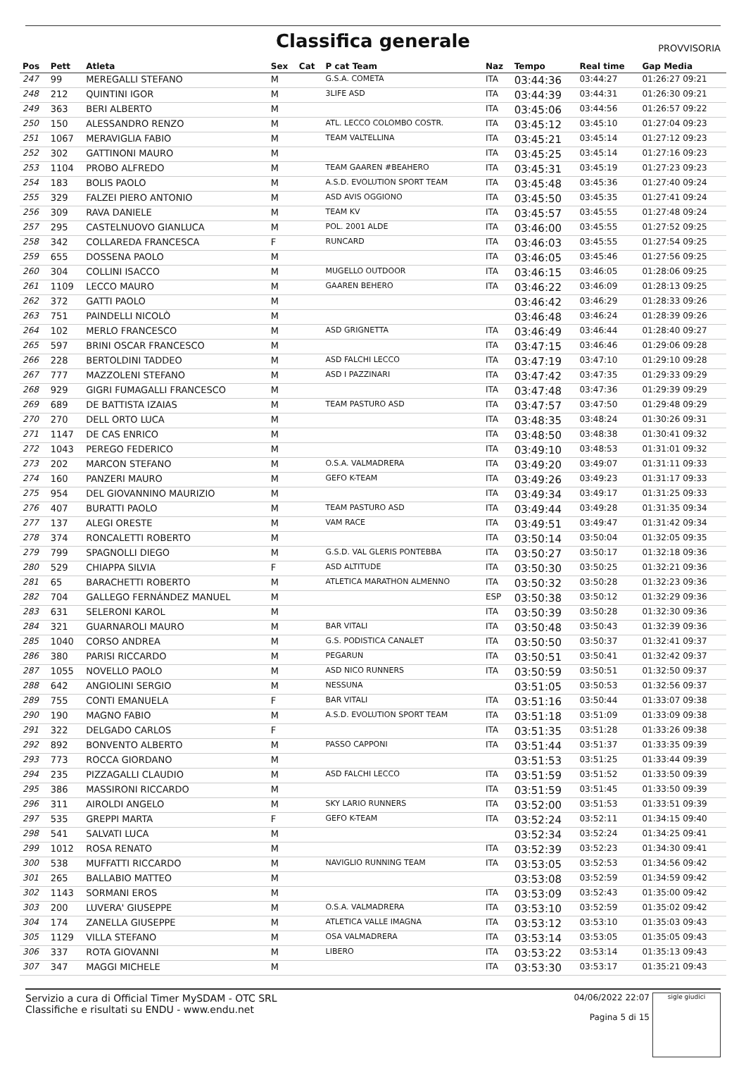Classifica generale
PROVVISORIA
| Pos | Pett | Atleta | Sex | Cat | P cat Team | Naz | Tempo | Real time | Gap Media |
| --- | --- | --- | --- | --- | --- | --- | --- | --- | --- |
| 247 | 99 | MEREGALLI STEFANO | M | | G.S.A. COMETA | ITA | 03:44:36 | 03:44:27 | 01:26:27 09:21 |
| 248 | 212 | QUINTINI IGOR | M | | 3LIFE ASD | ITA | 03:44:39 | 03:44:31 | 01:26:30 09:21 |
| 249 | 363 | BERI ALBERTO | M | | | ITA | 03:45:06 | 03:44:56 | 01:26:57 09:22 |
| 250 | 150 | ALESSANDRO RENZO | M | | ATL. LECCO COLOMBO COSTR. | ITA | 03:45:12 | 03:45:10 | 01:27:04 09:23 |
| 251 | 1067 | MERAVIGLIA FABIO | M | | TEAM VALTELLINA | ITA | 03:45:21 | 03:45:14 | 01:27:12 09:23 |
| 252 | 302 | GATTINONI MAURO | M | | | ITA | 03:45:25 | 03:45:14 | 01:27:16 09:23 |
| 253 | 1104 | PROBO ALFREDO | M | | TEAM GAAREN #BEAHERO | ITA | 03:45:31 | 03:45:19 | 01:27:23 09:23 |
| 254 | 183 | BOLIS PAOLO | M | | A.S.D. EVOLUTION SPORT TEAM | ITA | 03:45:48 | 03:45:36 | 01:27:40 09:24 |
| 255 | 329 | FALZEI PIERO ANTONIO | M | | ASD AVIS OGGIONO | ITA | 03:45:50 | 03:45:35 | 01:27:41 09:24 |
| 256 | 309 | RAVA DANIELE | M | | TEAM KV | ITA | 03:45:57 | 03:45:55 | 01:27:48 09:24 |
| 257 | 295 | CASTELNUOVO GIANLUCA | M | | POL. 2001 ALDE | ITA | 03:46:00 | 03:45:55 | 01:27:52 09:25 |
| 258 | 342 | COLLAREDA FRANCESCA | F | | RUNCARD | ITA | 03:46:03 | 03:45:55 | 01:27:54 09:25 |
| 259 | 655 | DOSSENA PAOLO | M | | | ITA | 03:46:05 | 03:45:46 | 01:27:56 09:25 |
| 260 | 304 | COLLINI ISACCO | M | | MUGELLO OUTDOOR | ITA | 03:46:15 | 03:46:05 | 01:28:06 09:25 |
| 261 | 1109 | LECCO MAURO | M | | GAAREN BEHERO | ITA | 03:46:22 | 03:46:09 | 01:28:13 09:25 |
| 262 | 372 | GATTI PAOLO | M | | | | 03:46:42 | 03:46:29 | 01:28:33 09:26 |
| 263 | 751 | PAINDELLI NICOLÒ | M | | | | 03:46:48 | 03:46:24 | 01:28:39 09:26 |
| 264 | 102 | MERLO FRANCESCO | M | | ASD GRIGNETTA | ITA | 03:46:49 | 03:46:44 | 01:28:40 09:27 |
| 265 | 597 | BRINI OSCAR FRANCESCO | M | | | ITA | 03:47:15 | 03:46:46 | 01:29:06 09:28 |
| 266 | 228 | BERTOLDINI TADDEO | M | | ASD FALCHI LECCO | ITA | 03:47:19 | 03:47:10 | 01:29:10 09:28 |
| 267 | 777 | MAZZOLENI STEFANO | M | | ASD I PAZZINARI | ITA | 03:47:42 | 03:47:35 | 01:29:33 09:29 |
| 268 | 929 | GIGRI FUMAGALLI FRANCESCO | M | | | ITA | 03:47:48 | 03:47:36 | 01:29:39 09:29 |
| 269 | 689 | DE BATTISTA IZAIAS | M | | TEAM PASTURO ASD | ITA | 03:47:57 | 03:47:50 | 01:29:48 09:29 |
| 270 | 270 | DELL ORTO LUCA | M | | | ITA | 03:48:35 | 03:48:24 | 01:30:26 09:31 |
| 271 | 1147 | DE CAS ENRICO | M | | | ITA | 03:48:50 | 03:48:38 | 01:30:41 09:32 |
| 272 | 1043 | PEREGO FEDERICO | M | | | ITA | 03:49:10 | 03:48:53 | 01:31:01 09:32 |
| 273 | 202 | MARCON STEFANO | M | | O.S.A. VALMADRERA | ITA | 03:49:20 | 03:49:07 | 01:31:11 09:33 |
| 274 | 160 | PANZERI MAURO | M | | GEFO K-TEAM | ITA | 03:49:26 | 03:49:23 | 01:31:17 09:33 |
| 275 | 954 | DEL GIOVANNINO MAURIZIO | M | | | ITA | 03:49:34 | 03:49:17 | 01:31:25 09:33 |
| 276 | 407 | BURATTI PAOLO | M | | TEAM PASTURO ASD | ITA | 03:49:44 | 03:49:28 | 01:31:35 09:34 |
| 277 | 137 | ALEGI ORESTE | M | | VAM RACE | ITA | 03:49:51 | 03:49:47 | 01:31:42 09:34 |
| 278 | 374 | RONCALETTI ROBERTO | M | | | ITA | 03:50:14 | 03:50:04 | 01:32:05 09:35 |
| 279 | 799 | SPAGNOLLI DIEGO | M | | G.S.D. VAL GLERIS PONTEBBA | ITA | 03:50:27 | 03:50:17 | 01:32:18 09:36 |
| 280 | 529 | CHIAPPA SILVIA | F | | ASD ALTITUDE | ITA | 03:50:30 | 03:50:25 | 01:32:21 09:36 |
| 281 | 65 | BARACHETTI ROBERTO | M | | ATLETICA MARATHON ALMENNO | ITA | 03:50:32 | 03:50:28 | 01:32:23 09:36 |
| 282 | 704 | GALLEGO FERNÁNDEZ MANUEL | M | | | ESP | 03:50:38 | 03:50:12 | 01:32:29 09:36 |
| 283 | 631 | SELERONI KAROL | M | | | ITA | 03:50:39 | 03:50:28 | 01:32:30 09:36 |
| 284 | 321 | GUARNAROLI MAURO | M | | BAR VITALI | ITA | 03:50:48 | 03:50:43 | 01:32:39 09:36 |
| 285 | 1040 | CORSO ANDREA | M | | G.S. PODISTICA CANALET | ITA | 03:50:50 | 03:50:37 | 01:32:41 09:37 |
| 286 | 380 | PARISI RICCARDO | M | | PEGARUN | ITA | 03:50:51 | 03:50:41 | 01:32:42 09:37 |
| 287 | 1055 | NOVELLO PAOLO | M | | ASD NICO RUNNERS | ITA | 03:50:59 | 03:50:51 | 01:32:50 09:37 |
| 288 | 642 | ANGIOLINI SERGIO | M | | NESSUNA | | 03:51:05 | 03:50:53 | 01:32:56 09:37 |
| 289 | 755 | CONTI EMANUELA | F | | BAR VITALI | ITA | 03:51:16 | 03:50:44 | 01:33:07 09:38 |
| 290 | 190 | MAGNO FABIO | M | | A.S.D. EVOLUTION SPORT TEAM | ITA | 03:51:18 | 03:51:09 | 01:33:09 09:38 |
| 291 | 322 | DELGADO CARLOS | F | | | ITA | 03:51:35 | 03:51:28 | 01:33:26 09:38 |
| 292 | 892 | BONVENTO ALBERTO | M | | PASSO CAPPONI | ITA | 03:51:44 | 03:51:37 | 01:33:35 09:39 |
| 293 | 773 | ROCCA GIORDANO | M | | | | 03:51:53 | 03:51:25 | 01:33:44 09:39 |
| 294 | 235 | PIZZAGALLI CLAUDIO | M | | ASD FALCHI LECCO | ITA | 03:51:59 | 03:51:52 | 01:33:50 09:39 |
| 295 | 386 | MASSIRONI RICCARDO | M | | | ITA | 03:51:59 | 03:51:45 | 01:33:50 09:39 |
| 296 | 311 | AIROLDI ANGELO | M | | SKY LARIO RUNNERS | ITA | 03:52:00 | 03:51:53 | 01:33:51 09:39 |
| 297 | 535 | GREPPI MARTA | F | | GEFO K-TEAM | ITA | 03:52:24 | 03:52:11 | 01:34:15 09:40 |
| 298 | 541 | SALVATI LUCA | M | | | | 03:52:34 | 03:52:24 | 01:34:25 09:41 |
| 299 | 1012 | ROSA RENATO | M | | | ITA | 03:52:39 | 03:52:23 | 01:34:30 09:41 |
| 300 | 538 | MUFFATTI RICCARDO | M | | NAVIGLIO RUNNING TEAM | ITA | 03:53:05 | 03:52:53 | 01:34:56 09:42 |
| 301 | 265 | BALLABIO MATTEO | M | | | | 03:53:08 | 03:52:59 | 01:34:59 09:42 |
| 302 | 1143 | SORMANI EROS | M | | | ITA | 03:53:09 | 03:52:43 | 01:35:00 09:42 |
| 303 | 200 | LUVERA' GIUSEPPE | M | | O.S.A. VALMADRERA | ITA | 03:53:10 | 03:52:59 | 01:35:02 09:42 |
| 304 | 174 | ZANELLA GIUSEPPE | M | | ATLETICA VALLE IMAGNA | ITA | 03:53:12 | 03:53:10 | 01:35:03 09:43 |
| 305 | 1129 | VILLA STEFANO | M | | OSA VALMADRERA | ITA | 03:53:14 | 03:53:05 | 01:35:05 09:43 |
| 306 | 337 | ROTA GIOVANNI | M | | LIBERO | ITA | 03:53:22 | 03:53:14 | 01:35:13 09:43 |
| 307 | 347 | MAGGI MICHELE | M | | | ITA | 03:53:30 | 03:53:17 | 01:35:21 09:43 |
Servizio a cura di Official Timer MySDAM - OTC SRL
Classifiche e risultati su ENDU - www.endu.net
04/06/2022 22:07
Pagina 5 di 15
sigle giudici